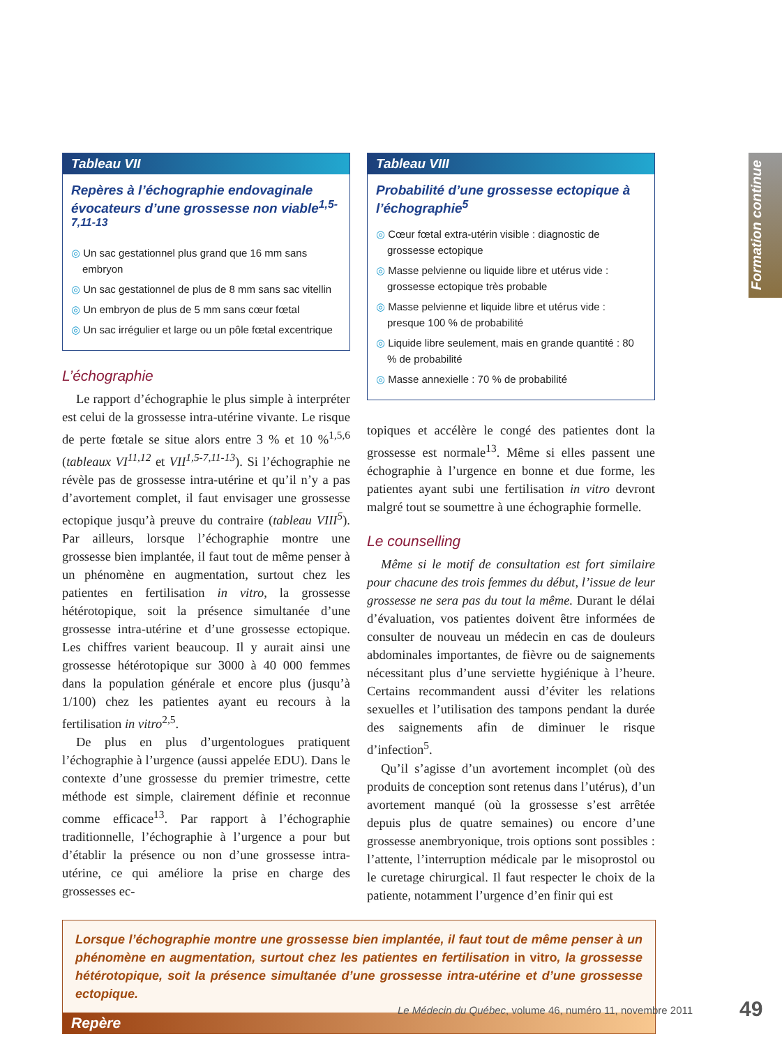Formation continue
Tableau VII
Repères à l’échographie endovaginale évocateurs d’une grossesse non viable<sup>1,5-7,11-13</sup>
Un sac gestationnel plus grand que 16 mm sans embryon
Un sac gestationnel de plus de 8 mm sans sac vitellin
Un embryon de plus de 5 mm sans cœur fœtal
Un sac irrégulier et large ou un pôle fœtal excentrique
L’échographie
Le rapport d’échographie le plus simple à interpréter est celui de la grossesse intra-utérine vivante. Le risque de perte fœtale se situe alors entre 3 % et 10 %<sup>1,5,6</sup> (tableaux VI<sup>11,12</sup> et VII<sup>1,5-7,11-13</sup>). Si l’échographie ne révèle pas de grossesse intra-utérine et qu’il n’y a pas d’avortement complet, il faut envisager une grossesse ectopique jusqu’à preuve du contraire (tableau VIII<sup>5</sup>). Par ailleurs, lorsque l’échographie montre une grossesse bien implantée, il faut tout de même penser à un phénomène en augmentation, surtout chez les patientes en fertilisation in vitro, la grossesse hétérotopique, soit la présence simultanée d’une grossesse intra-utérine et d’une grossesse ectopique. Les chiffres varient beaucoup. Il y aurait ainsi une grossesse hétérotopique sur 3000 à 40 000 femmes dans la population générale et encore plus (jusqu’à 1/100) chez les patientes ayant eu recours à la fertilisation in vitro<sup>2,5</sup>.
De plus en plus d’urgentologues pratiquent l’échographie à l’urgence (aussi appelée EDU). Dans le contexte d’une grossesse du premier trimestre, cette méthode est simple, clairement définie et reconnue comme efficace<sup>13</sup>. Par rapport à l’échographie traditionnelle, l’échographie à l’urgence a pour but d’établir la présence ou non d’une grossesse intra-utérine, ce qui améliore la prise en charge des grossesses ec-
Tableau VIII
Probabilité d’une grossesse ectopique à l’échographie<sup>5</sup>
Cœur fœtal extra-utérin visible : diagnostic de grossesse ectopique
Masse pelvienne ou liquide libre et utérus vide : grossesse ectopique très probable
Masse pelvienne et liquide libre et utérus vide : presque 100 % de probabilité
Liquide libre seulement, mais en grande quantité : 80 % de probabilité
Masse annexielle : 70 % de probabilité
topiques et accélère le congé des patientes dont la grossesse est normale<sup>13</sup>. Même si elles passent une échographie à l’urgence en bonne et due forme, les patientes ayant subi une fertilisation in vitro devront malgré tout se soumettre à une échographie formelle.
Le counselling
Même si le motif de consultation est fort similaire pour chacune des trois femmes du début, l’issue de leur grossesse ne sera pas du tout la même. Durant le délai d’évaluation, vos patientes doivent être informées de consulter de nouveau un médecin en cas de douleurs abdominales importantes, de fièvre ou de saignements nécessitant plus d’une serviette hygiénique à l’heure. Certains recommandent aussi d’éviter les relations sexuelles et l’utilisation des tampons pendant la durée des saignements afin de diminuer le risque d’infection<sup>5</sup>.
Qu’il s’agisse d’un avortement incomplet (où des produits de conception sont retenus dans l’utérus), d’un avortement manqué (où la grossesse s’est arrêtée depuis plus de quatre semaines) ou encore d’une grossesse anembryonique, trois options sont possibles : l’attente, l’interruption médicale par le misoprostol ou le curetage chirurgical. Il faut respecter le choix de la patiente, notamment l’urgence d’en finir qui est
Lorsque l’échographie montre une grossesse bien implantée, il faut tout de même penser à un phénomène en augmentation, surtout chez les patientes en fertilisation in vitro, la grossesse hétérotopique, soit la présence simultanée d’une grossesse intra-utérine et d’une grossesse ectopique.
Repère
Le Médecin du Québec, volume 46, numéro 11, novembre 2011
49